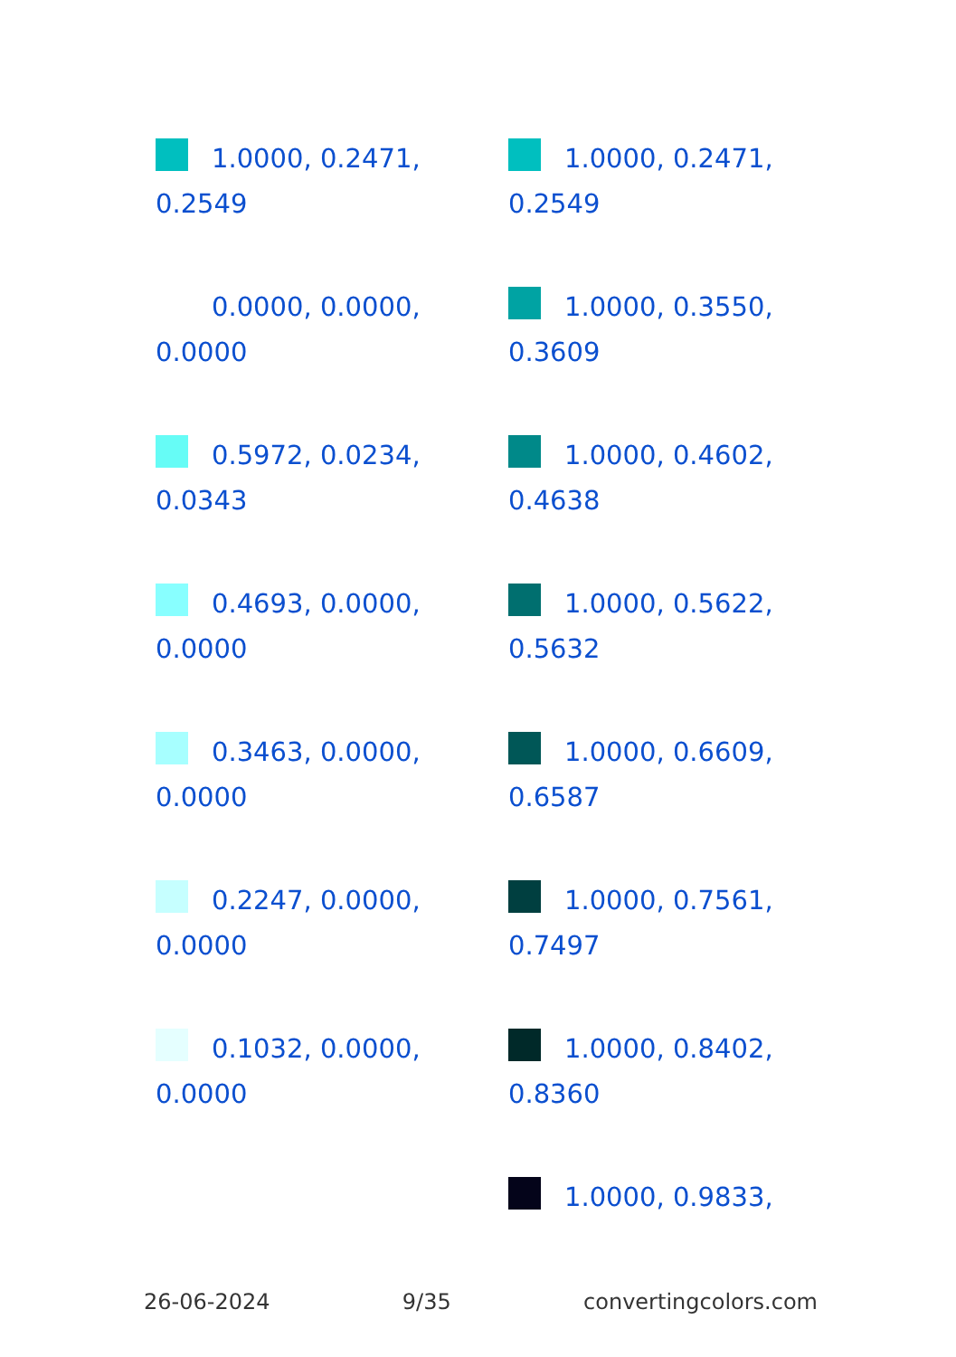1.0000, 0.2471, 0.2549
0.0000, 0.0000, 0.0000
0.5972, 0.0234, 0.0343
0.4693, 0.0000, 0.0000
0.3463, 0.0000, 0.0000
0.2247, 0.0000, 0.0000
0.1032, 0.0000, 0.0000
1.0000, 0.2471, 0.2549
1.0000, 0.3550, 0.3609
1.0000, 0.4602, 0.4638
1.0000, 0.5622, 0.5632
1.0000, 0.6609, 0.6587
1.0000, 0.7561, 0.7497
1.0000, 0.8402, 0.8360
1.0000, 0.9833,
26-06-2024 9/35 convertingcolors.com